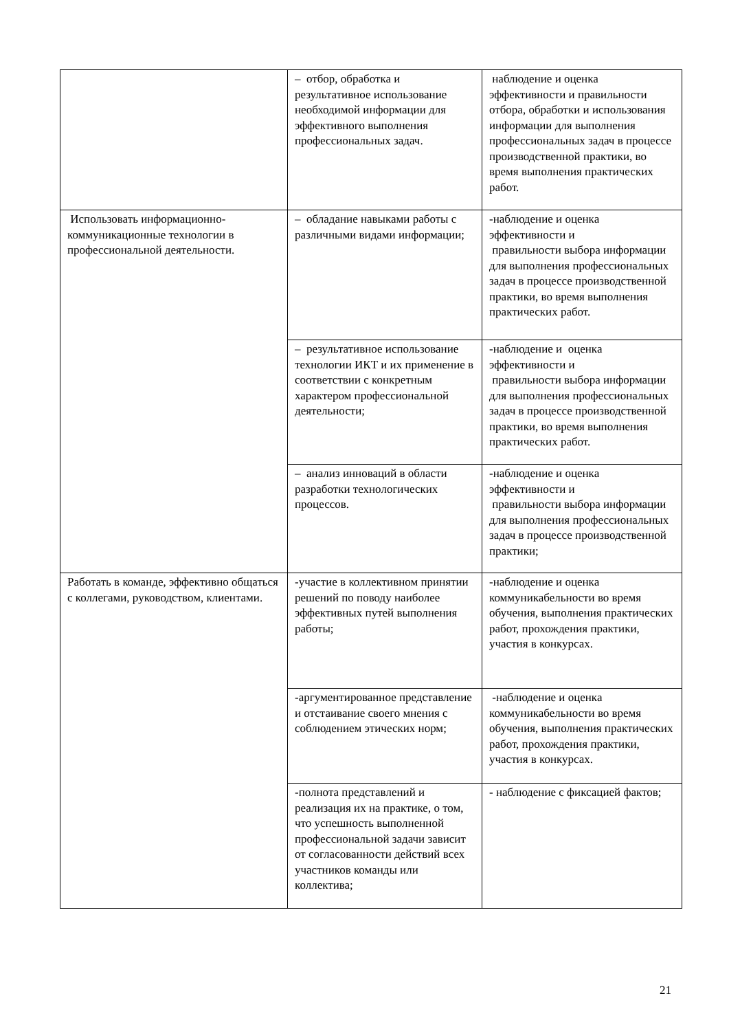| | – отбор, обработка и результативное использование необходимой информации для эффективного выполнения профессиональных задач. | наблюдение и оценка эффективности и правильности отбора, обработки и использования информации для выполнения профессиональных задач в процессе производственной практики, во время выполнения практических работ. |
| Использовать информационно-коммуникационные технологии в профессиональной деятельности. | – обладание навыками работы с различными видами информации; | -наблюдение и оценка эффективности и правильности выбора информации для выполнения профессиональных задач в процессе производственной практики, во время выполнения практических работ. |
| | – результативное использование технологии ИКТ и их применение в соответствии с конкретным характером профессиональной деятельности; | -наблюдение и оценка эффективности и правильности выбора информации для выполнения профессиональных задач в процессе производственной практики, во время выполнения практических работ. |
| | – анализ инноваций в области разработки технологических процессов. | -наблюдение и оценка эффективности и правильности выбора информации для выполнения профессиональных задач в процессе производственной практики; |
| Работать в команде, эффективно общаться с коллегами, руководством, клиентами. | -участие в коллективном принятии решений по поводу наиболее эффективных путей выполнения работы; | -наблюдение и оценка коммуникабельности во время обучения, выполнения практических работ, прохождения практики, участия в конкурсах. |
| | -аргументированное представление и отстаивание своего мнения с соблюдением этических норм; | -наблюдение и оценка коммуникабельности во время обучения, выполнения практических работ, прохождения практики, участия в конкурсах. |
| | -полнота представлений и реализация их на практике, о том, что успешность выполненной профессиональной задачи зависит от согласованности действий всех участников команды или коллектива; | - наблюдение с фиксацией фактов; |
21